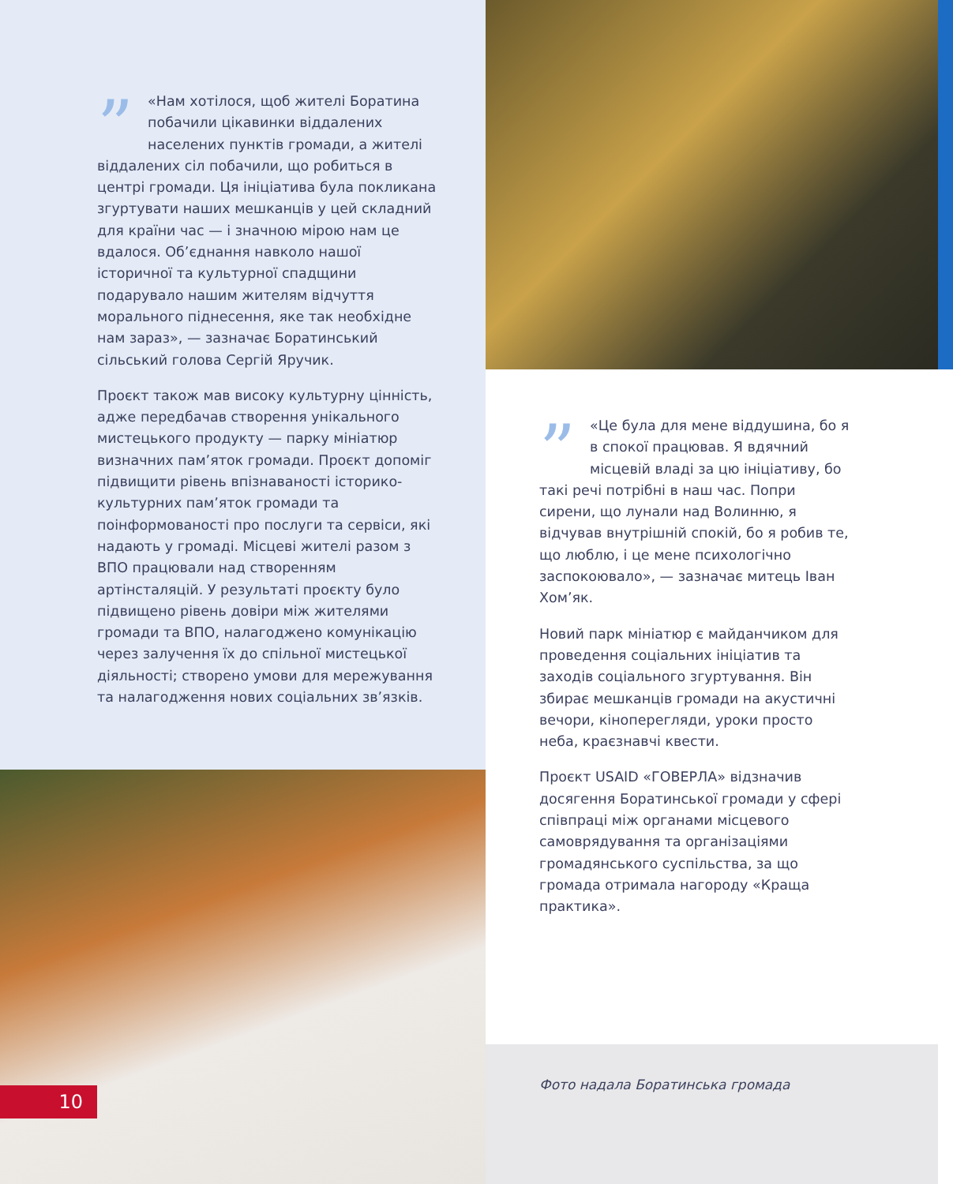” «Нам хотілося, щоб жителі Боратина побачили цікавинки віддалених населених пунктів громади, а жителі віддалених сіл побачили, що робиться в центрі громади. Ця ініціатива була покликана згуртувати наших мешканців у цей складний для країни час — і значною мірою нам це вдалося. Об’єднання навколо нашої історичної та культурної спадщини подарувало нашим жителям відчуття морального піднесення, яке так необхідне нам зараз», — зазначає Боратинський сільський голова Сергій Яручик.
Проєкт також мав високу культурну цінність, адже передбачав створення унікального мистецького продукту — парку мініатюр визначних пам’яток громади. Проєкт допоміг підвищити рівень впізнаваності історико-культурних пам’яток громади та поінформованості про послуги та сервіси, які надають у громаді. Місцеві жителі разом з ВПО працювали над створенням артінсталяцій. У результаті проєкту було підвищено рівень довіри між жителями громади та ВПО, налагоджено комунікацію через залучення їх до спільної мистецької діяльності; створено умови для мережування та налагодження нових соціальних зв’язків.
10
” «Це була для мене віддушина, бо я в спокої працював. Я вдячний місцевій владі за цю ініціативу, бо такі речі потрібні в наш час. Попри сирени, що лунали над Волинню, я відчував внутрішній спокій, бо я робив те, що люблю, і це мене психологічно заспокоювало», — зазначає митець Іван Хом’як.
Новий парк мініатюр є майданчиком для проведення соціальних ініціатив та заходів соціального згуртування. Він збирає мешканців громади на акустичні вечори, кіноперегляди, уроки просто неба, краєзнавчі квести.
Проєкт USAID «ГОВЕРЛА» відзначив досягення Боратинської громади у сфері співпраці між органами місцевого самоврядування та організаціями громадянського суспільства, за що громада отримала нагороду «Краща практика».
Фото надала Боратинська громада